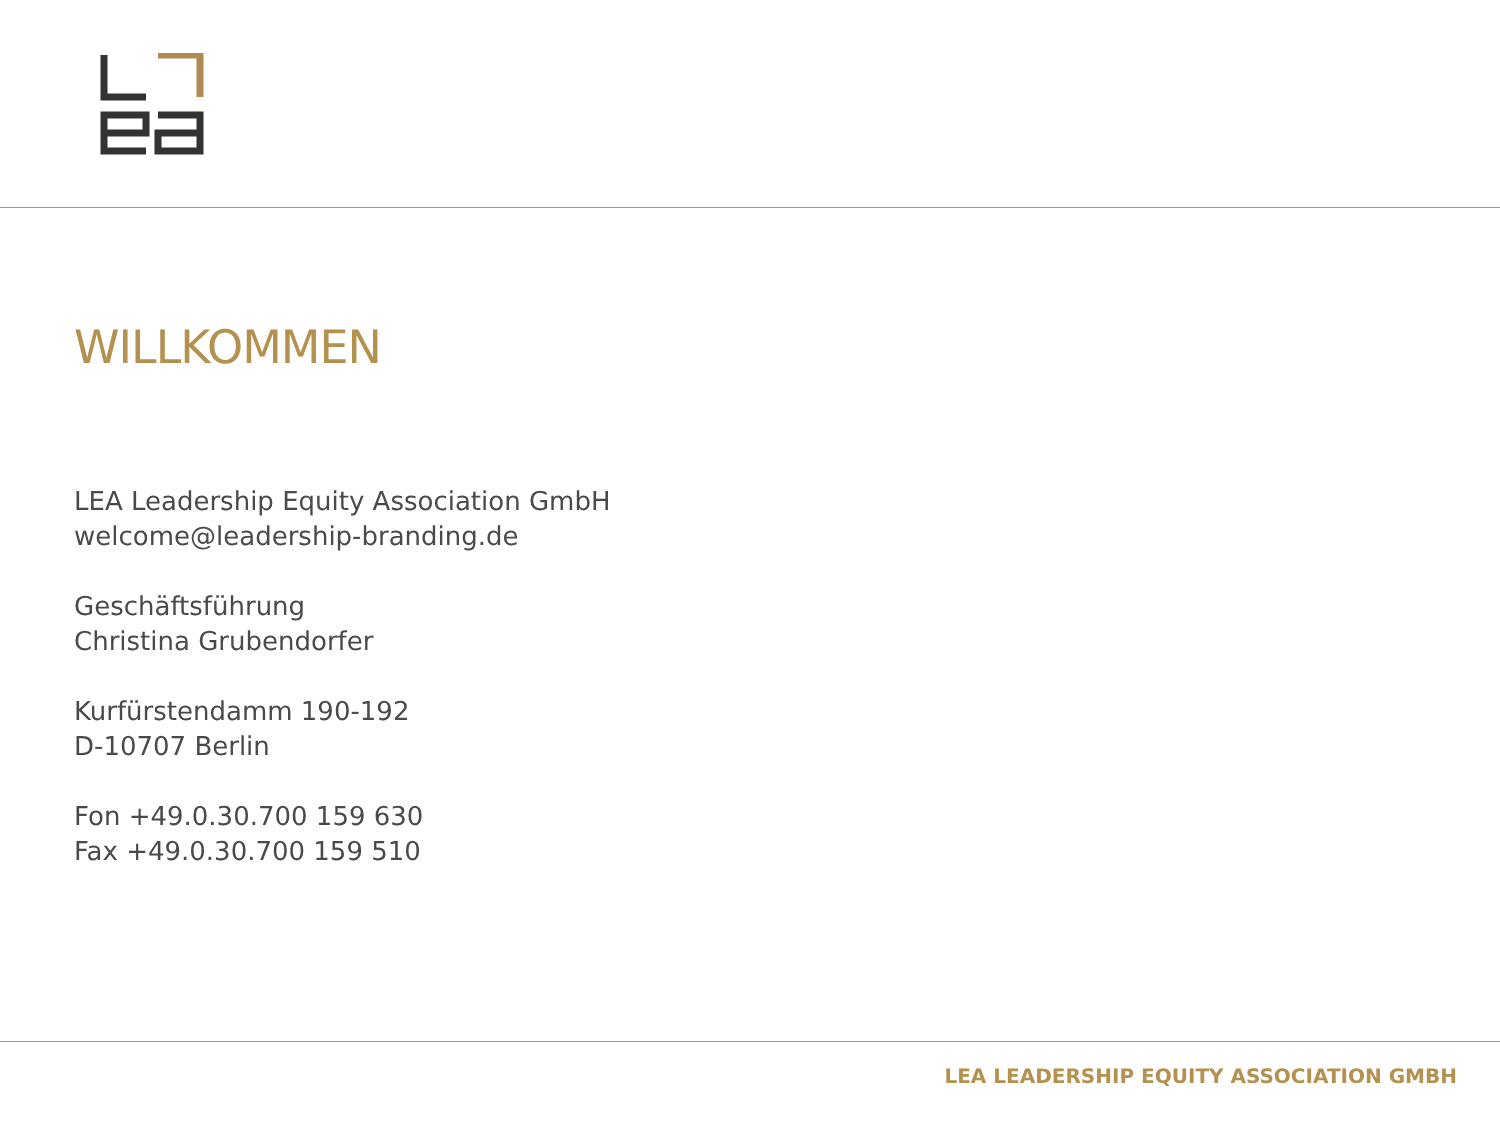WILLKOMMEN
LEA Leadership Equity Association GmbH
welcome@leadership-branding.de
Geschäftsführung
Christina Grubendorfer
Kurfürstendamm 190-192
D-10707 Berlin
Fon +49.0.30.700 159 630
Fax +49.0.30.700 159 510
LEA LEADERSHIP EQUITY ASSOCIATION GMBH